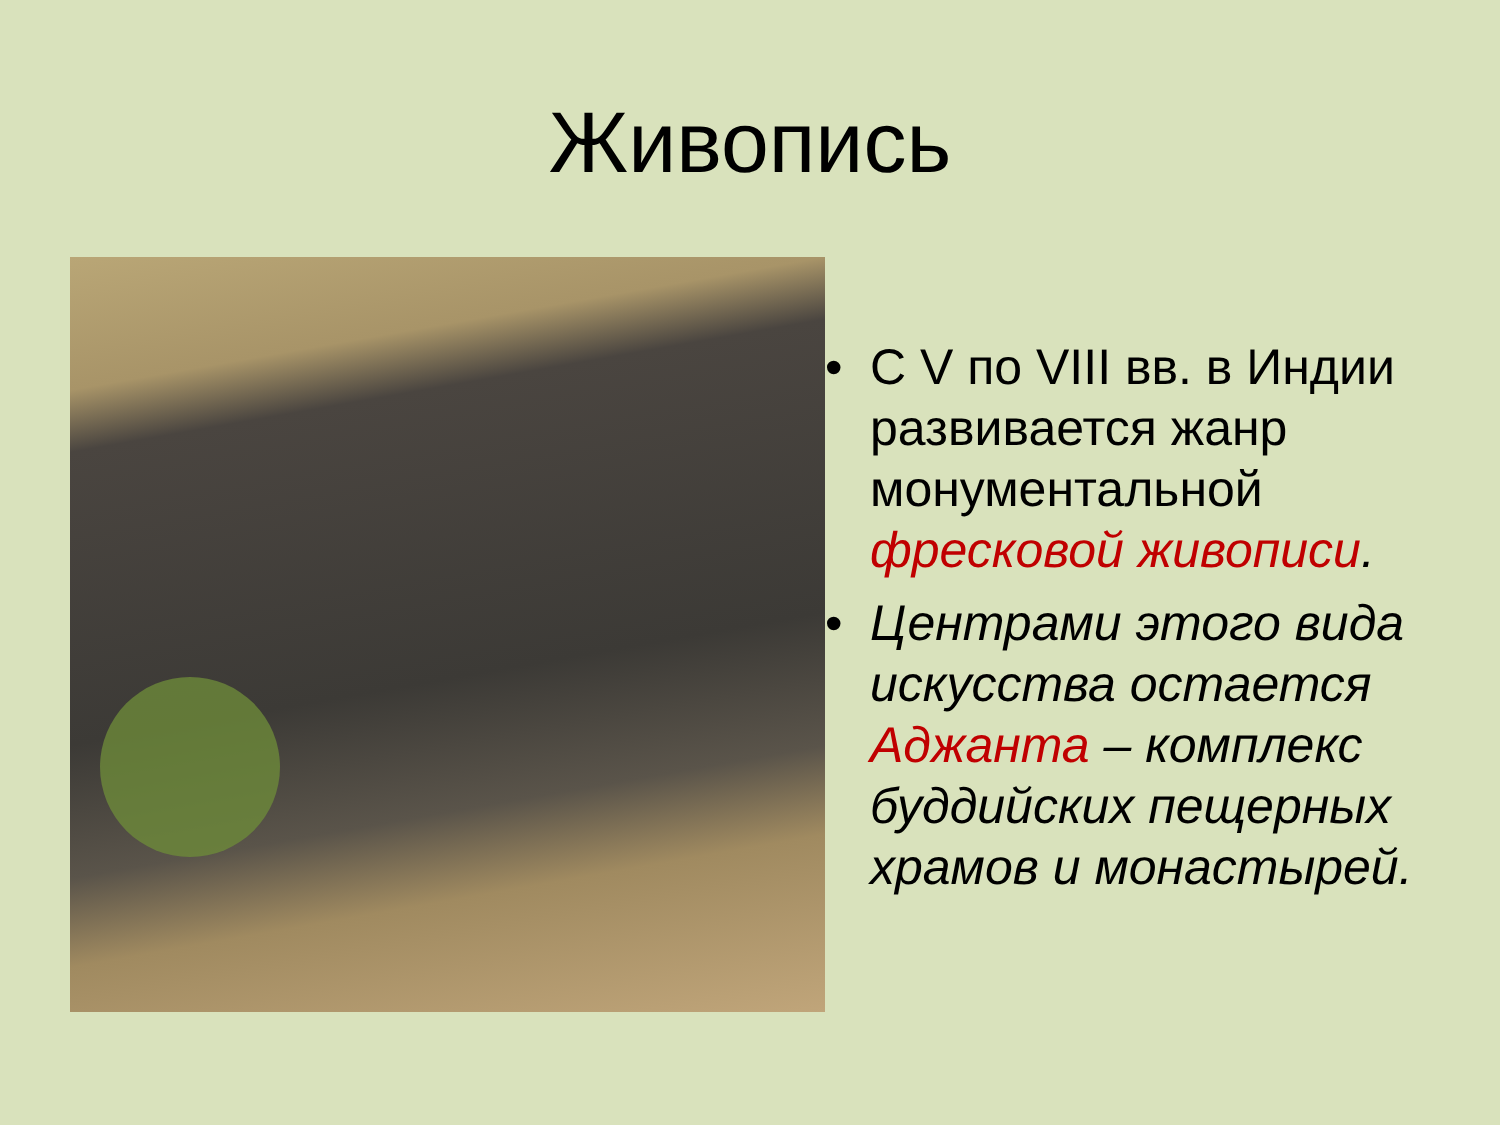Живопись
• С V по VIII вв. в Индии развивается жанр монументальной фресковой живописи.
• Центрами этого вида искусства остается Аджанта – комплекс буддийских пещерных храмов и монастырей.